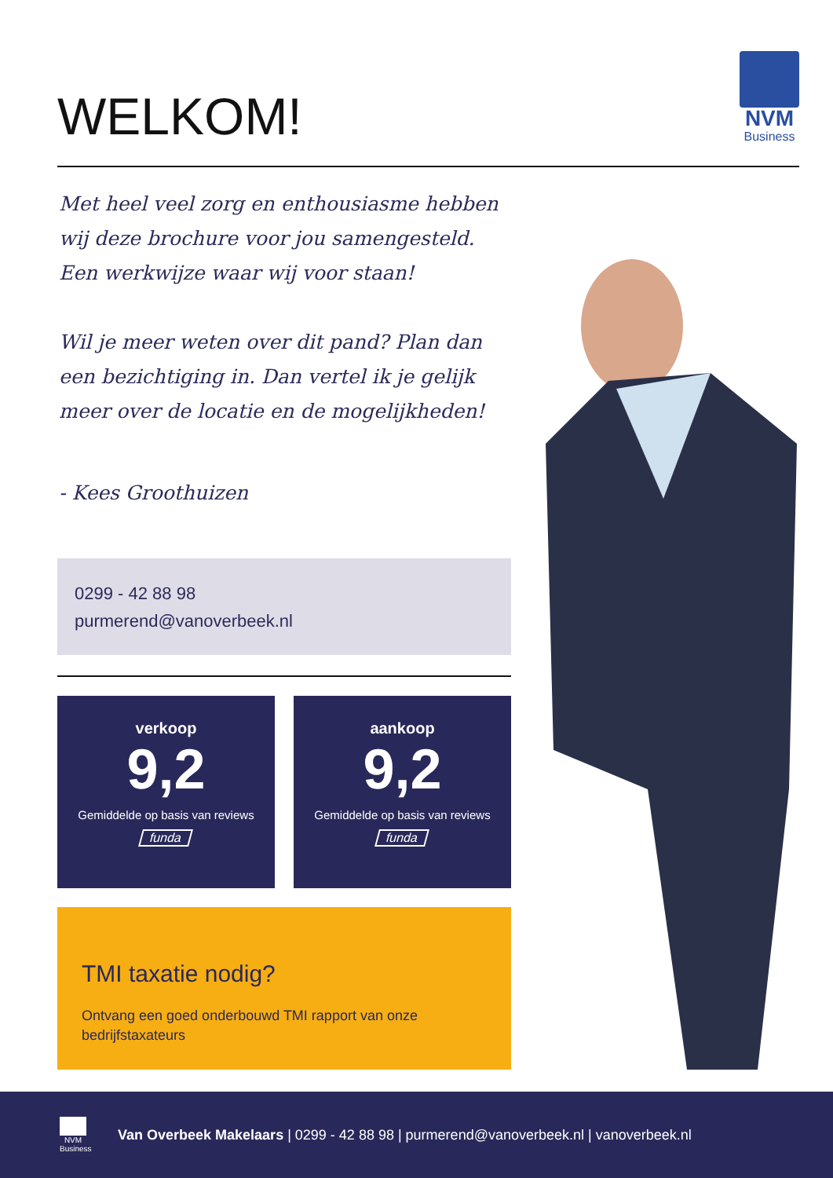WELKOM!
NVM
Business
Met heel veel zorg en enthousiasme hebben wij deze brochure voor jou samengesteld.
Een werkwijze waar wij voor staan!
Wil je meer weten over dit pand? Plan dan een bezichtiging in. Dan vertel ik je gelijk meer over de locatie en de mogelijkheden!
- Kees Groothuizen
0299 - 42 88 98
purmerend@vanoverbeek.nl
verkoop
9,2
Gemiddelde op basis van reviews
funda
aankoop
9,2
Gemiddelde op basis van reviews
funda
TMI taxatie nodig?
Ontvang een goed onderbouwd TMI rapport van onze bedrijfstaxateurs
NVM
Business
Van Overbeek Makelaars | 0299 - 42 88 98 | purmerend@vanoverbeek.nl | vanoverbeek.nl